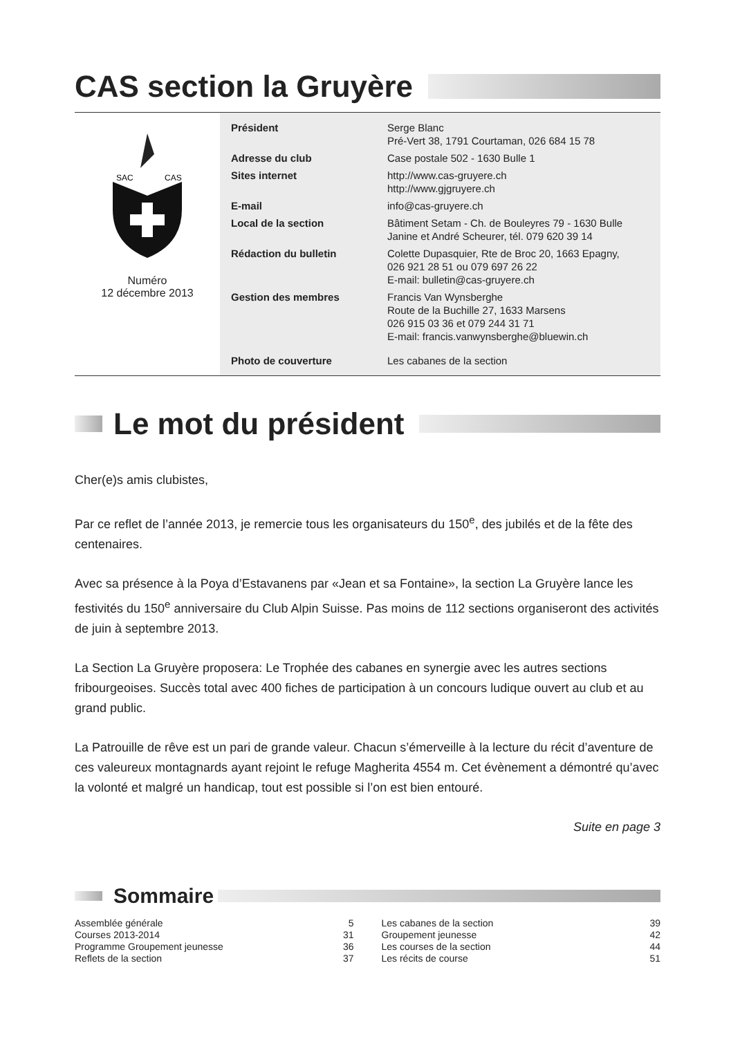CAS section la Gruyère
SAC
CAS
Numéro
12 décembre 2013
| Président | Serge Blanc Pré-Vert 38, 1791 Courtaman, 026 684 15 78 |
| Adresse du club | Case postale 502 - 1630 Bulle 1 |
| Sites internet | http://www.cas-gruyere.ch http://www.gjgruyere.ch |
| E-mail | info@cas-gruyere.ch |
| Local de la section | Bâtiment Setam - Ch. de Bouleyres 79 - 1630 Bulle Janine et André Scheurer, tél. 079 620 39 14 |
| Rédaction du bulletin | Colette Dupasquier, Rte de Broc 20, 1663 Epagny, 026 921 28 51 ou 079 697 26 22 E-mail: bulletin@cas-gruyere.ch |
| Gestion des membres | Francis Van Wynsberghe Route de la Buchille 27, 1633 Marsens 026 915 03 36 et 079 244 31 71 E-mail: francis.vanwynsberghe@bluewin.ch |
| Photo de couverture | Les cabanes de la section |
Le mot du président
Cher(e)s amis clubistes,
Par ce reflet de l’année 2013, je remercie tous les organisateurs du 150<sup>e</sup>, des jubilés et de la fête des centenaires.
Avec sa présence à la Poya d’Estavanens par «Jean et sa Fontaine», la section La Gruyère lance les festivités du 150<sup>e</sup> anniversaire du Club Alpin Suisse. Pas moins de 112 sections organiseront des activités de juin à septembre 2013.
La Section La Gruyère proposera: Le Trophée des cabanes en synergie avec les autres sections fribourgeoises. Succès total avec 400 fiches de participation à un concours ludique ouvert au club et au grand public.
La Patrouille de rêve est un pari de grande valeur. Chacun s’émerveille à la lecture du récit d’aventure de ces valeureux montagnards ayant rejoint le refuge Magherita 4554 m. Cet évènement a démontré qu’avec la volonté et malgré un handicap, tout est possible si l’on est bien entouré.
Suite en page 3
Sommaire
| Assemblée générale | 5 |
| Courses 2013-2014 | 31 |
| Programme Groupement jeunesse | 36 |
| Reflets de la section | 37 |
| Les cabanes de la section | 39 |
| Groupement jeunesse | 42 |
| Les courses de la section | 44 |
| Les récits de course | 51 |